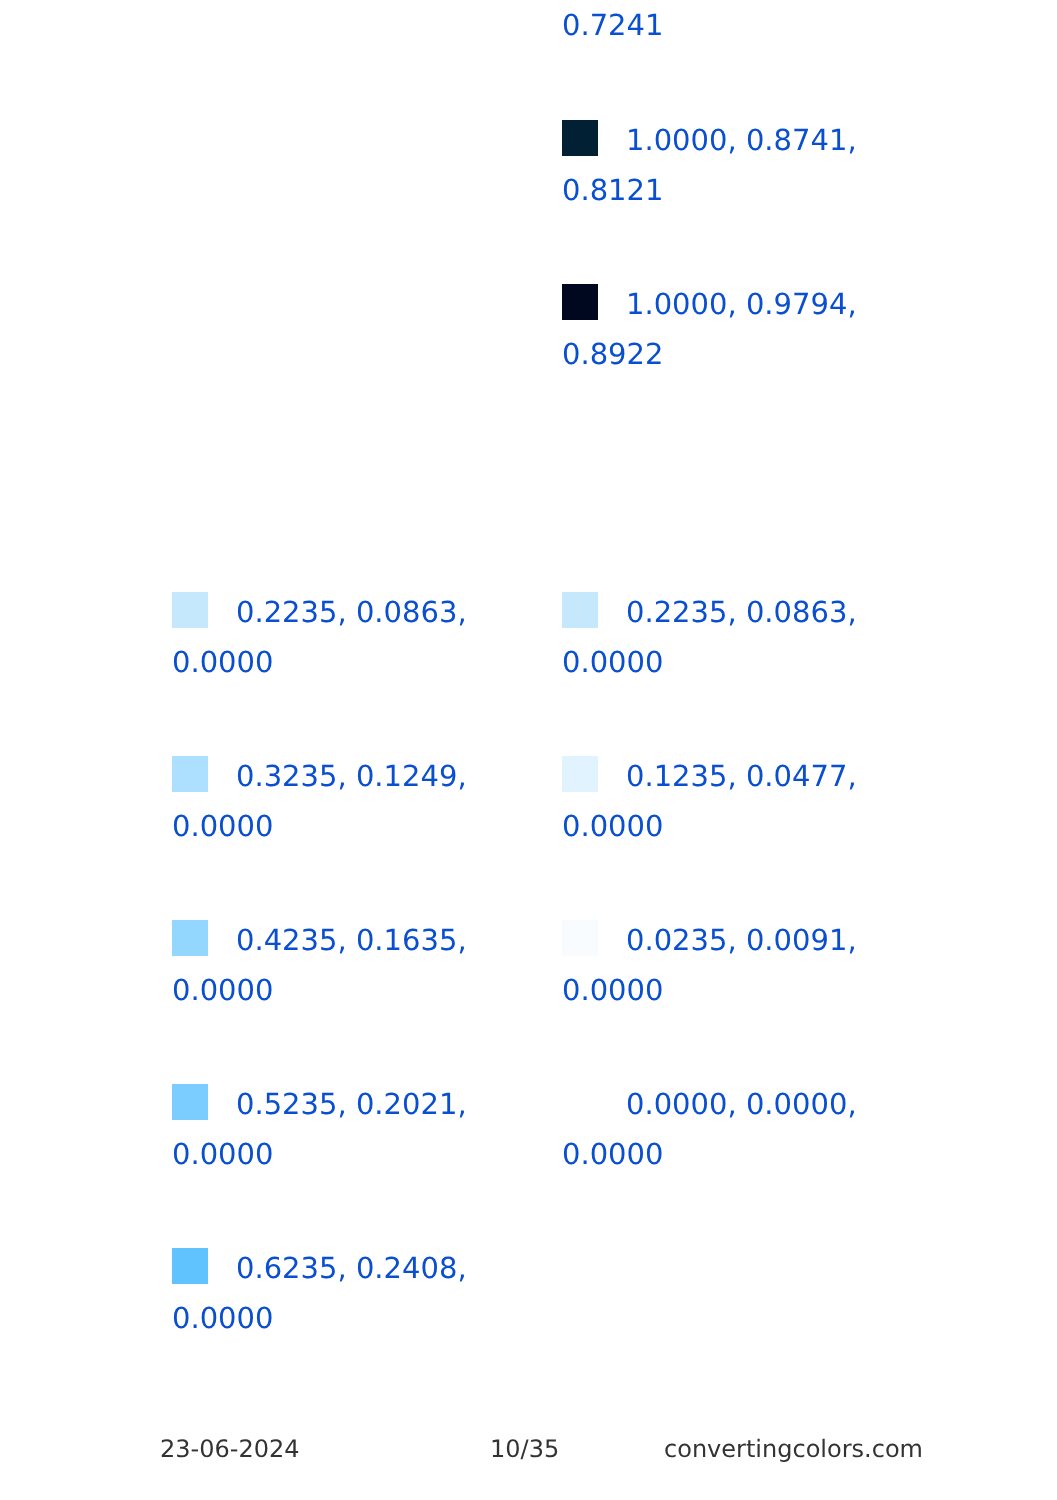0.7241
1.0000, 0.8741, 0.8121
1.0000, 0.9794, 0.8922
0.2235, 0.0863, 0.0000
0.2235, 0.0863, 0.0000
0.3235, 0.1249, 0.0000
0.1235, 0.0477, 0.0000
0.4235, 0.1635, 0.0000
0.0235, 0.0091, 0.0000
0.5235, 0.2021, 0.0000
0.0000, 0.0000, 0.0000
0.6235, 0.2408, 0.0000
23-06-2024 10/35 convertingcolors.com